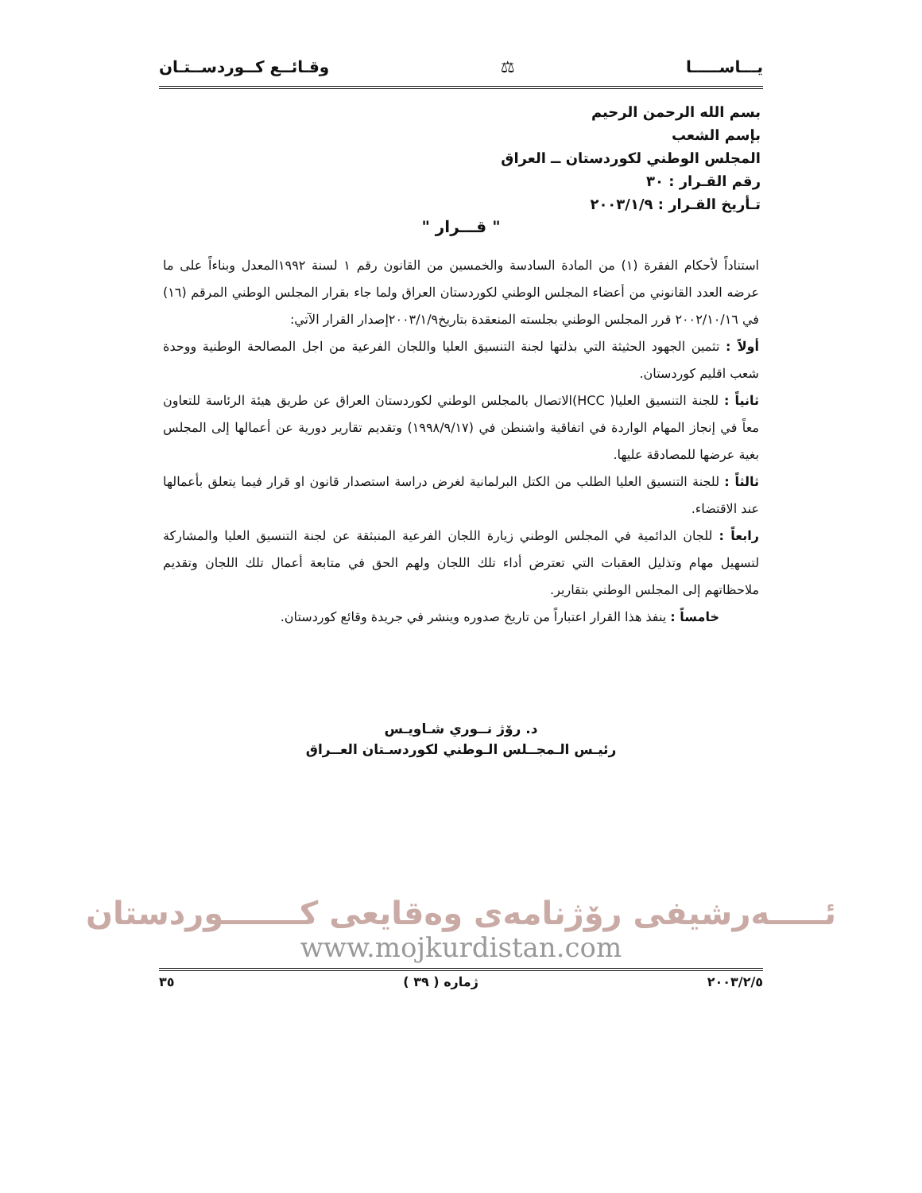يـــاســـــا ⚖ وقـائــع كــوردســتـان
بسم الله الرحمن الرحيم
بإسم الشعب
المجلس الوطني لكوردستان ــ العراق
رقم القـرار : ٣٠
تـأريخ القـرار : ٢٠٠٣/١/٩
" قـــرار "
استناداً لأحكام الفقرة (١) من المادة السادسة والخمسين من القانون رقم ١ لسنة ١٩٩٢المعدل وبناءاً على ما عرضه العدد القانوني من أعضاء المجلس الوطني لكوردستان العراق ولما جاء بقرار المجلس الوطني المرقم (١٦) في ٢٠٠٢/١٠/١٦ قرر المجلس الوطني بجلسته المنعقدة بتاريخ٢٠٠٣/١/٩إصدار القرار الآتي:
أولاً : تثمين الجهود الحثيثة التي بذلتها لجنة التنسيق العليا واللجان الفرعية من اجل المصالحة الوطنية ووحدة شعب اقليم كوردستان.
ثانياً : للجنة التنسيق العليا( HCC)الاتصال بالمجلس الوطني لكوردستان العراق عن طريق هيئة الرئاسة للتعاون معاً في إنجاز المهام الواردة في اتفاقية واشنطن في (١٩٩٨/٩/١٧) وتقديم تقارير دورية عن أعمالها إلى المجلس بغية عرضها للمصادقة عليها.
ثالثاً : للجنة التنسيق العليا الطلب من الكتل البرلمانية لغرض دراسة استصدار قانون او قرار فيما يتعلق بأعمالها عند الاقتضاء.
رابعاً : للجان الدائمية في المجلس الوطني زيارة اللجان الفرعية المنبثقة عن لجنة التنسيق العليا والمشاركة لتسهيل مهام وتذليل العقبات التي تعترض أداء تلك اللجان ولهم الحق في متابعة أعمال تلك اللجان وتقديم ملاحظاتهم إلى المجلس الوطني بتقارير.
خامساً : ينفذ هذا القرار اعتباراً من تاريخ صدوره وينشر في جريدة وقائع كوردستان.
د. رۆژ نــوري شـاويـس
رئيـس الـمجــلس الـوطني لكوردسـتان العــراق
ئـــــەرشيفى رۆژنامەى وەقايعى كـــــــوردستان
www.mojkurdistan.com
٢٠٠٣/٢/٥ ژمارە ( ٣٩ ) ٣٥